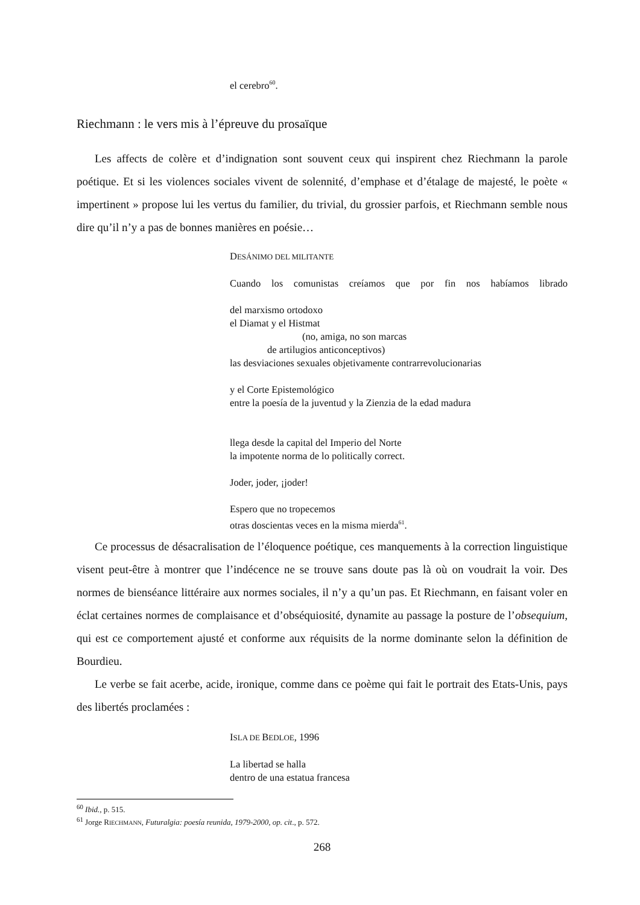el cerebro<sup>60</sup>.
Riechmann : le vers mis à l’épreuve du prosaïque
Les affects de colère et d’indignation sont souvent ceux qui inspirent chez Riechmann la parole poétique. Et si les violences sociales vivent de solennité, d’emphase et d’étalage de majesté, le poète « impertinent » propose lui les vertus du familier, du trivial, du grossier parfois, et Riechmann semble nous dire qu’il n’y a pas de bonnes manières en poésie…
DESÁNIMO DEL MILITANTE
Cuando los comunistas creíamos que por fin nos habíamos librado
del marxismo ortodoxo
el Diamat y el Histmat
(no, amiga, no son marcas
de artilugios anticonceptivos)
las desviaciones sexuales objetivamente contrarrevolucionarias
y el Corte Epistemológico
entre la poesía de la juventud y la Zienzia de la edad madura
llega desde la capital del Imperio del Norte
la impotente norma de lo politically correct.
Joder, joder, ¡joder!
Espero que no tropecemos
otras doscientas veces en la misma mierda<sup>61</sup>.
Ce processus de désacralisation de l’éloquence poétique, ces manquements à la correction linguistique visent peut-être à montrer que l’indécence ne se trouve sans doute pas là où on voudrait la voir. Des normes de bienséance littéraire aux normes sociales, il n’y a qu’un pas. Et Riechmann, en faisant voler en éclat certaines normes de complaisance et d’obséquiosité, dynamite au passage la posture de l’obsequium, qui est ce comportement ajusté et conforme aux réquisits de la norme dominante selon la définition de Bourdieu.
Le verbe se fait acerbe, acide, ironique, comme dans ce poème qui fait le portrait des Etats-Unis, pays des libertés proclamées :
ISLA DE BEDLOE, 1996
La libertad se halla
dentro de una estatua francesa
<sup>60</sup> Ibid., p. 515.
<sup>61</sup> Jorge RIECHMANN, Futuralgia: poesía reunida, 1979-2000, op. cit., p. 572.
268